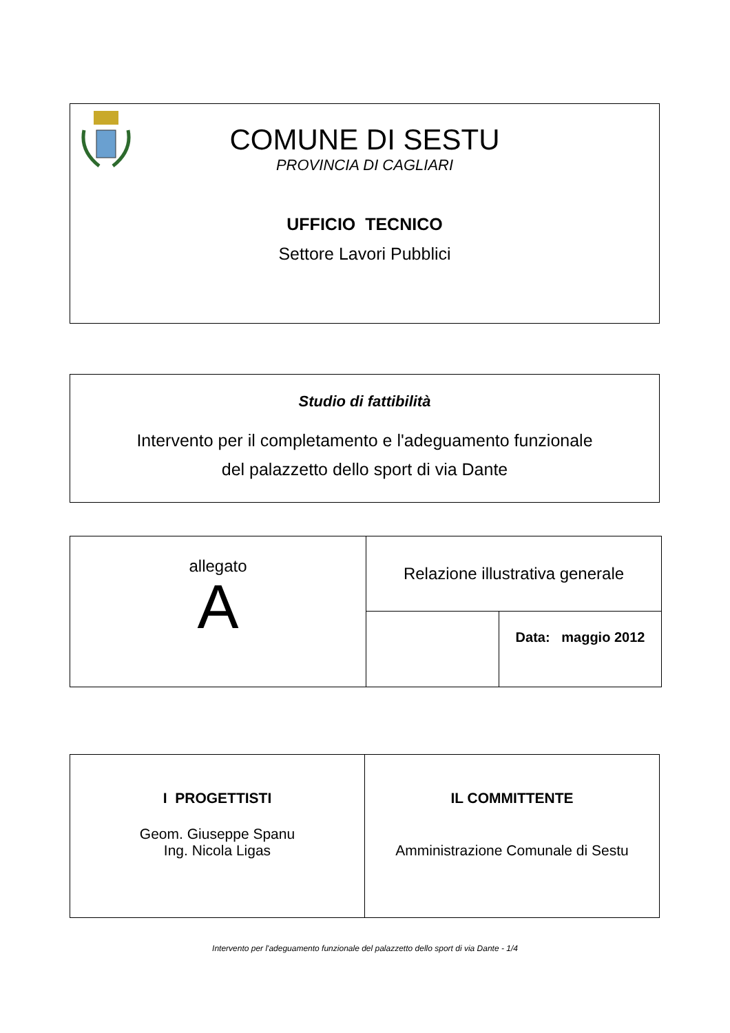COMUNE DI SESTU
PROVINCIA DI CAGLIARI
UFFICIO TECNICO
Settore Lavori Pubblici
Studio di fattibilità
Intervento per il completamento e l'adeguamento funzionale
del palazzetto dello sport di via Dante
| allegato A | Relazione illustrativa generale | |
| | | Data: maggio 2012 |
| I PROGETTISTI Geom. Giuseppe Spanu Ing. Nicola Ligas | IL COMMITTENTE Amministrazione Comunale di Sestu |
Intervento per l'adeguamento funzionale del palazzetto dello sport di via Dante - 1/4